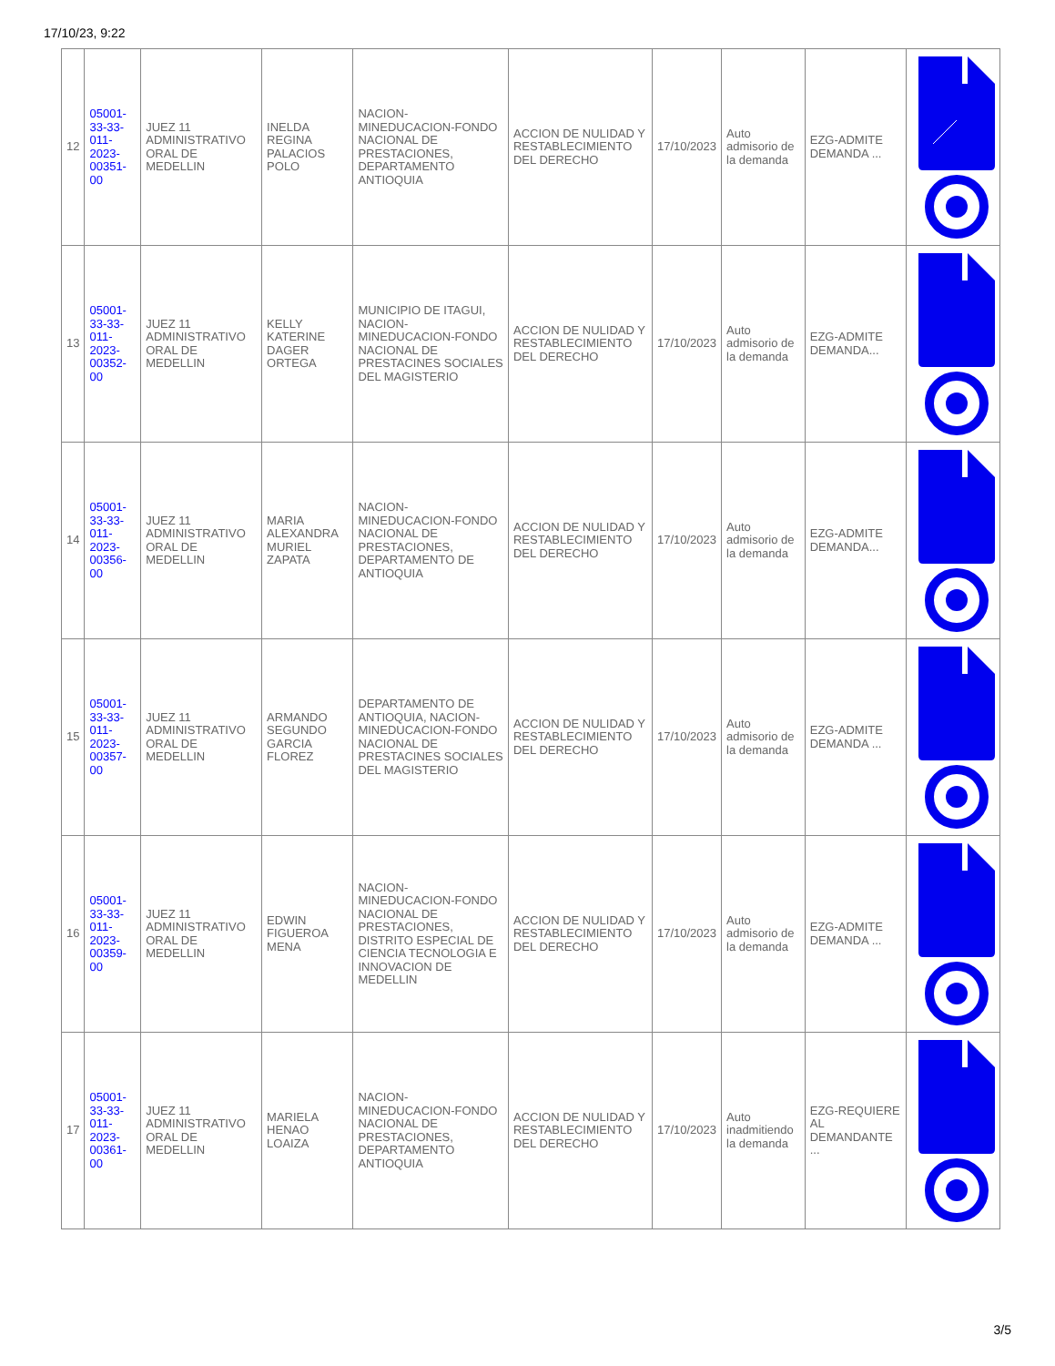17/10/23, 9:22
| 12 | 05001-33-33-011-2023-00351-00 | JUEZ 11 ADMINISTRATIVO ORAL DE MEDELLIN | INELDA REGINA PALACIOS POLO | NACION-MINEDUCACION-FONDO NACIONAL DE PRESTACIONES, DEPARTAMENTO ANTIOQUIA | ACCION DE NULIDAD Y RESTABLECIMIENTO DEL DERECHO | 17/10/2023 | Auto admisorio de la demanda | EZG-ADMITE DEMANDA ... | |
| 13 | 05001-33-33-011-2023-00352-00 | JUEZ 11 ADMINISTRATIVO ORAL DE MEDELLIN | KELLY KATERINE DAGER ORTEGA | MUNICIPIO DE ITAGUI, NACION-MINEDUCACION-FONDO NACIONAL DE PRESTACINES SOCIALES DEL MAGISTERIO | ACCION DE NULIDAD Y RESTABLECIMIENTO DEL DERECHO | 17/10/2023 | Auto admisorio de la demanda | EZG-ADMITE DEMANDA... | |
| 14 | 05001-33-33-011-2023-00356-00 | JUEZ 11 ADMINISTRATIVO ORAL DE MEDELLIN | MARIA ALEXANDRA MURIEL ZAPATA | NACION-MINEDUCACION-FONDO NACIONAL DE PRESTACIONES, DEPARTAMENTO DE ANTIOQUIA | ACCION DE NULIDAD Y RESTABLECIMIENTO DEL DERECHO | 17/10/2023 | Auto admisorio de la demanda | EZG-ADMITE DEMANDA... | |
| 15 | 05001-33-33-011-2023-00357-00 | JUEZ 11 ADMINISTRATIVO ORAL DE MEDELLIN | ARMANDO SEGUNDO GARCIA FLOREZ | DEPARTAMENTO DE ANTIOQUIA, NACION-MINEDUCACION-FONDO NACIONAL DE PRESTACINES SOCIALES DEL MAGISTERIO | ACCION DE NULIDAD Y RESTABLECIMIENTO DEL DERECHO | 17/10/2023 | Auto admisorio de la demanda | EZG-ADMITE DEMANDA ... | |
| 16 | 05001-33-33-011-2023-00359-00 | JUEZ 11 ADMINISTRATIVO ORAL DE MEDELLIN | EDWIN FIGUEROA MENA | NACION-MINEDUCACION-FONDO NACIONAL DE PRESTACIONES, DISTRITO ESPECIAL DE CIENCIA TECNOLOGIA E INNOVACION DE MEDELLIN | ACCION DE NULIDAD Y RESTABLECIMIENTO DEL DERECHO | 17/10/2023 | Auto admisorio de la demanda | EZG-ADMITE DEMANDA ... | |
| 17 | 05001-33-33-011-2023-00361-00 | JUEZ 11 ADMINISTRATIVO ORAL DE MEDELLIN | MARIELA HENAO LOAIZA | NACION-MINEDUCACION-FONDO NACIONAL DE PRESTACIONES, DEPARTAMENTO ANTIOQUIA | ACCION DE NULIDAD Y RESTABLECIMIENTO DEL DERECHO | 17/10/2023 | Auto inadmitiendo la demanda | EZG-REQUIERE AL DEMANDANTE ... | |
3/5